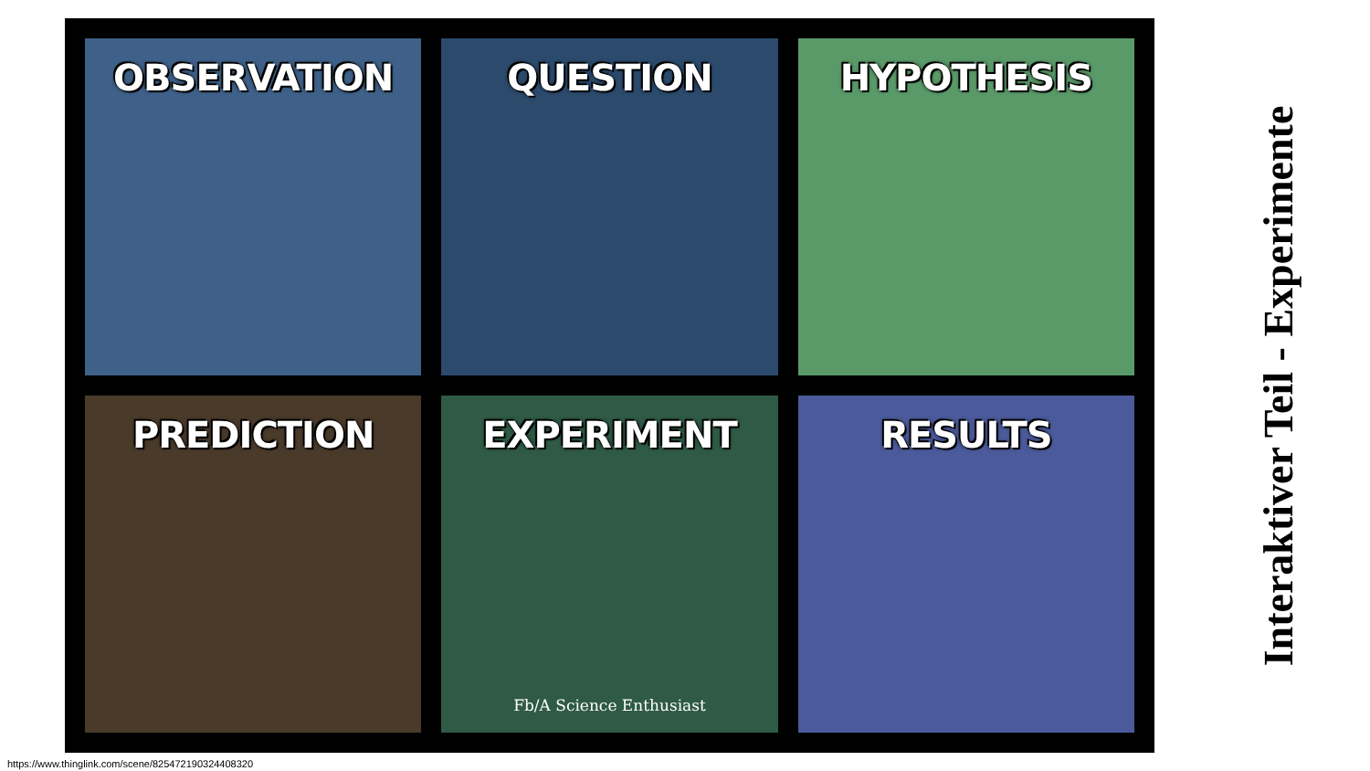OBSERVATION
QUESTION
HYPOTHESIS
PREDICTION
EXPERIMENT
Fb/A Science Enthusiast
RESULTS
Interaktiver Teil - Experimente
https://www.thinglink.com/scene/825472190324408320